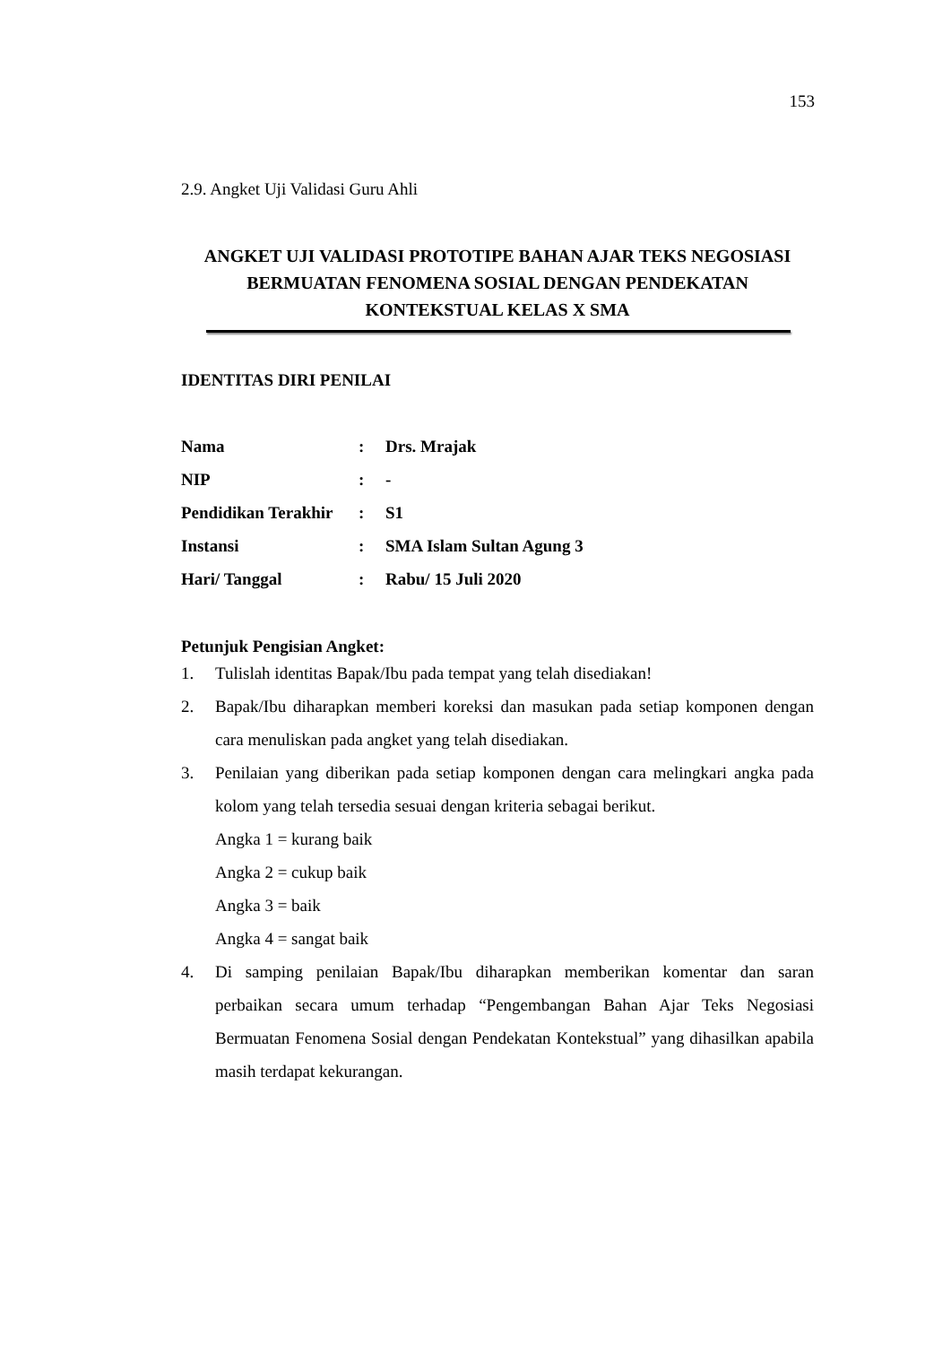153
2.9. Angket Uji Validasi Guru Ahli
ANGKET UJI VALIDASI PROTOTIPE BAHAN AJAR TEKS NEGOSIASI BERMUATAN FENOMENA SOSIAL DENGAN PENDEKATAN KONTEKSTUAL KELAS X SMA
IDENTITAS DIRI PENILAI
| Nama | : | Drs. Mrajak |
| NIP | : | - |
| Pendidikan Terakhir | : | S1 |
| Instansi | : | SMA Islam Sultan Agung 3 |
| Hari/ Tanggal | : | Rabu/ 15 Juli 2020 |
Petunjuk Pengisian Angket:
1. Tulislah identitas Bapak/Ibu pada tempat yang telah disediakan!
2. Bapak/Ibu diharapkan memberi koreksi dan masukan pada setiap komponen dengan cara menuliskan pada angket yang telah disediakan.
3. Penilaian yang diberikan pada setiap komponen dengan cara melingkari angka pada kolom yang telah tersedia sesuai dengan kriteria sebagai berikut.
Angka 1 = kurang baik
Angka 2 = cukup baik
Angka 3 = baik
Angka 4 = sangat baik
4. Di samping penilaian Bapak/Ibu diharapkan memberikan komentar dan saran perbaikan secara umum terhadap “Pengembangan Bahan Ajar Teks Negosiasi Bermuatan Fenomena Sosial dengan Pendekatan Kontekstual” yang dihasilkan apabila masih terdapat kekurangan.